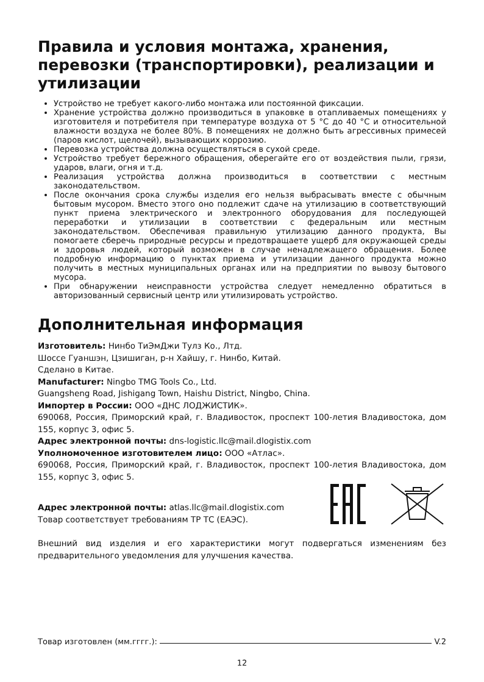Правила и условия монтажа, хранения, перевоз­ки (транспортировки), реализации и утилизации
Устройство не требует какого-либо монтажа или постоянной фиксации.
Хранение устройства должно производиться в упаковке в отапливаемых помещениях у изготовителя и потребителя при температуре воздуха от 5 °С до 40 °С и относительной влажности воздуха не более 80%. В помещениях не должно быть агрессивных примесей (паров кислот, щелочей), вызывающих коррозию.
Перевозка устройства должна осуществляться в сухой среде.
Устройство требует бережного обращения, оберегайте его от воздействия пыли, грязи, ударов, влаги, огня и т.д.
Реализация устройства должна производиться в соответствии с местным законодательством.
После окончания срока службы изделия его нельзя выбрасывать вместе с обычным бытовым мусором. Вместо этого оно подлежит сдаче на утилизацию в соответствующий пункт приема электрического и электронного оборудования для последующей переработки и утилизации в соответствии с федеральным или местным законодательством. Обеспечивая правильную утилизацию данного продукта, Вы помогаете сберечь природные ресурсы и предотвращаете ущерб для окружающей среды и здоровья людей, который возможен в случае ненадлежащего обращения. Более подробную информацию о пунктах приема и утилизации данного продукта можно получить в местных муниципальных органах или на предприятии по вывозу бытового мусора.
При обнаружении неисправности устройства следует немедленно обратиться в авторизованный сервисный центр или утилизировать устройство.
Дополнительная информация
Изготовитель: Нинбо ТиЭмДжи Тулз Ко., Лтд.
Шоссе Гуаншэн, Цзишиган, р-н Хайшу, г. Нинбо, Китай.
Сделано в Китае.
Manufacturer: Ningbo TMG Tools Co., Ltd.
Guangsheng Road, Jishigang Town, Haishu District, Ningbo, China.
Импортер в России: ООО «ДНС ЛОДЖИСТИК».
690068, Россия, Приморский край, г. Владивосток, проспект 100-летия Владивостока, дом 155, корпус 3, офис 5.
Адрес электронной почты: dns-logistic.llc@mail.dlogistix.com
Уполномоченное изготовителем лицо: ООО «Атлас».
690068, Россия, Приморский край, г. Владивосток, проспект 100-летия Владивостока, дом 155, корпус 3, офис 5.
Адрес электронной почты: atlas.llc@mail.dlogistix.com
Товар соответствует требованиям ТР ТС (ЕАЭС).
Внешний вид изделия и его характеристики могут подвергаться изменениям без предварительного уведомления для улучшения качества.
Товар изготовлен (мм.гггг.): V.2
12